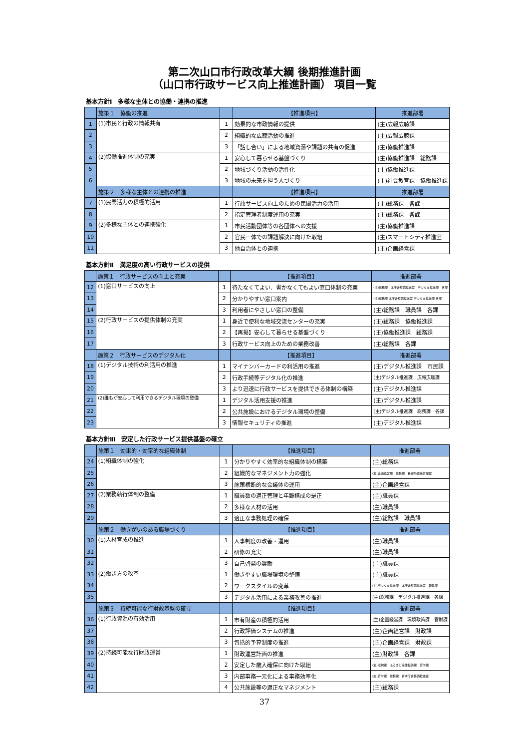第二次山口市行政改革大綱 後期推進計画
（山口市行政サービス向上推進計画） 項目一覧
基本方針Ⅰ　多様な主体との協働・連携の推進
| | 施策１ 協働の推進 | | 【推進項目】 | 推進部署 |
| --- | --- | --- | --- | --- |
| 1 | (1)市民と行政の情報共有 | 1 | 効果的な市政情報の提供 | (主)広報広聴課 |
| 2 | | 2 | 組織的な広聴活動の推進 | (主)広報広聴課 |
| 3 | | 3 | 「話し合い」による地域資源や課題の共有の促進 | (主)協働推進課 |
| 4 | (2)協働推進体制の充実 | 1 | 安心して暮らせる基盤づくり | (主)協働推進課 総務課 |
| 5 | | 2 | 地域づくり活動の活性化 | (主)協働推進課 |
| 6 | | 3 | 地域の未来を担う人づくり | (主)社会教育課 協働推進課 |
| | 施策２ 多様な主体との連携の推進 | | 【推進項目】 | 推進部署 |
| 7 | (1)民間活力の積極的活用 | 1 | 行政サービス向上のための民間活力の活用 | (主)総務課 各課 |
| 8 | | 2 | 指定管理者制度運用の充実 | (主)総務課 各課 |
| 9 | (2)多様な主体との連携強化 | 1 | 市民活動団体等の各団体への支援 | (主)協働推進課 |
| 10 | | 2 | 官民一体での課題解決に向けた取組 | (主)スマートシティ推進室 |
| 11 | | 3 | 他自治体との連携 | (主)企画経営課 |
基本方針Ⅱ　満足度の高い行政サービスの提供
| | 施策１ 行政サービスの向上と充実 | | 【推進項目】 | 推進部署 |
| --- | --- | --- | --- | --- |
| 12 | (1)窓口サービスの向上 | 1 | 待たなくてよい、書かなくてもよい窓口体制の充実 | (主)総務課 本庁舎整備推進室 デジタル推進課 各課 |
| 13 | | 2 | 分かりやすい窓口案内 | (主)総務課 本庁舎整備推進室 デジタル推進課 各課 |
| 14 | | 3 | 利用者にやさしい窓口の整備 | (主)総務課 職員課 各課 |
| 15 | (2)行政サービスの提供体制の充実 | 1 | 身近で便利な地域交流センターの充実 | (主)総務課 協働推進課 |
| 16 | | 2 | 【再掲】安心して暮らせる基盤づくり | (主)協働推進課 総務課 |
| 17 | | 3 | 行政サービス向上のための業務改善 | (主)総務課 各課 |
| | 施策２ 行政サービスのデジタル化 | | 【推進項目】 | 推進部署 |
| 18 | (1)デジタル技術の利活用の推進 | 1 | マイナンバーカードの利活用の推進 | (主)デジタル推進課 市民課 |
| 19 | | 2 | 行政手続等デジタル化の推進 | (主)デジタル推進課 広報広聴課 |
| 20 | | 3 | より迅速に行政サービスを提供できる体制の構築 | (主)デジタル推進課 |
| 21 | (2)誰もが安心して利用できるデジタル環境の整備 | 1 | デジタル活用支援の推進 | (主)デジタル推進課 |
| 22 | | 2 | 公共施設におけるデジタル環境の整備 | (主)デジタル推進課 総務課 各課 |
| 23 | | 3 | 情報セキュリティの推進 | (主)デジタル推進課 |
基本方針Ⅲ　安定した行政サービス提供基盤の確立
| | 施策１ 効果的・効率的な組織体制 | | 【推進項目】 | 推進部署 |
| --- | --- | --- | --- | --- |
| 24 | (1)組織体制の強化 | 1 | 分かりやすく効率的な組織体制の構築 | (主)総務課 |
| 25 | | 2 | 組織的なマネジメント力の強化 | (主)企画経営課 総務課 各部局政策管理室 |
| 26 | | 3 | 施策横断的な会議体の運用 | (主)企画経営課 |
| 27 | (2)業務執行体制の整備 | 1 | 職員数の適正管理と年齢構成の是正 | (主)職員課 |
| 28 | | 2 | 多様な人材の活用 | (主)職員課 |
| 29 | | 3 | 適正な事務処理の確保 | (主)総務課 職員課 |
| | 施策２ 働きがいのある職場づくり | | 【推進項目】 | 推進部署 |
| 30 | (1)人材育成の推進 | 1 | 人事制度の改善・運用 | (主)職員課 |
| 31 | | 2 | 研修の充実 | (主)職員課 |
| 32 | | 3 | 自己啓発の奨励 | (主)職員課 |
| 33 | (2)働き方の改革 | 1 | 働きやすい職場環境の整備 | (主)職員課 |
| 34 | | 2 | ワークスタイルの変革 | (主)デジタル推進課 本庁舎整備推進室 職員課 |
| 35 | | 3 | デジタル活用による業務改善の推進 | (主)総務課 デジタル推進課 各課 |
| | 施策３ 持続可能な行財政基盤の確立 | | 【推進項目】 | 推進部署 |
| 36 | (1)行政資源の有効活用 | 1 | 市有財産の積極的活用 | (主)企画経営課 環境政策課 管財課 |
| 37 | | 2 | 行政評価システムの推進 | (主)企画経営課 財政課 |
| 38 | | 3 | 包括的予算制度の推進 | (主)企画経営課 財政課 |
| 39 | (2)持続可能な行財政運営 | 1 | 財政運営計画の推進 | (主)財政課 各課 |
| 40 | | 2 | 安定した歳入確保に向けた取組 | (主)収納課 ふるさと産業振興課 管財課 |
| 41 | | 3 | 内部事務一元化による事務効率化 | (主)管財課 総務課 新本庁舎整備推進室 |
| 42 | | 4 | 公共施設等の適正なマネジメント | (主)総務課 |
37